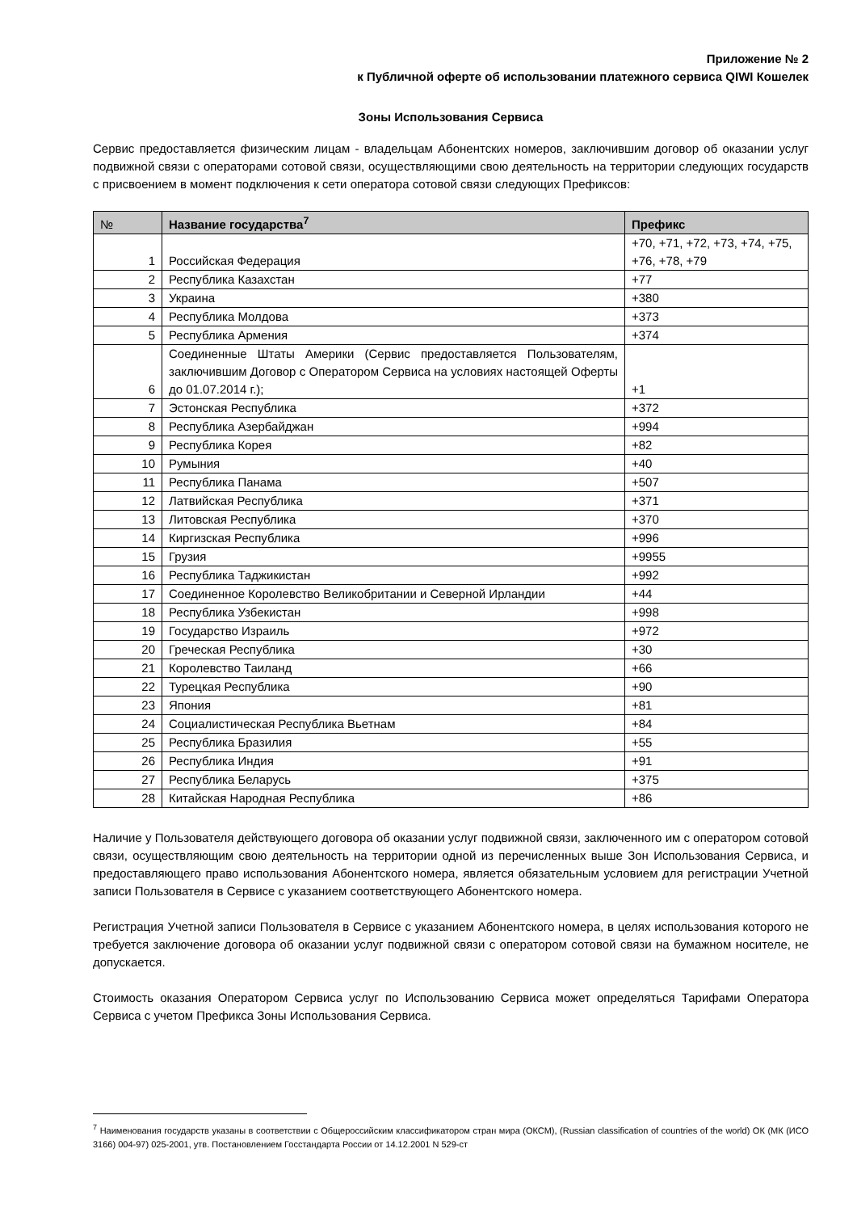Приложение № 2
к Публичной оферте об использовании платежного сервиса QIWI Кошелек
Зоны Использования Сервиса
Сервис предоставляется физическим лицам - владельцам Абонентских номеров, заключившим договор об оказании услуг подвижной связи с операторами сотовой связи, осуществляющими свою деятельность на территории следующих государств с присвоением в момент подключения к сети оператора сотовой связи следующих Префиксов:
| № | Название государства<sup>7</sup> | Префикс |
| --- | --- | --- |
| 1 | Российская Федерация | +70, +71, +72, +73, +74, +75, +76, +78, +79 |
| 2 | Республика Казахстан | +77 |
| 3 | Украина | +380 |
| 4 | Республика Молдова | +373 |
| 5 | Республика Армения | +374 |
| 6 | Соединенные Штаты Америки (Сервис предоставляется Пользователям, заключившим Договор с Оператором Сервиса на условиях настоящей Оферты до 01.07.2014 г.); | +1 |
| 7 | Эстонская Республика | +372 |
| 8 | Республика Азербайджан | +994 |
| 9 | Республика Корея | +82 |
| 10 | Румыния | +40 |
| 11 | Республика Панама | +507 |
| 12 | Латвийская Республика | +371 |
| 13 | Литовская Республика | +370 |
| 14 | Киргизская Республика | +996 |
| 15 | Грузия | +9955 |
| 16 | Республика Таджикистан | +992 |
| 17 | Соединенное Королевство Великобритании и Северной Ирландии | +44 |
| 18 | Республика Узбекистан | +998 |
| 19 | Государство Израиль | +972 |
| 20 | Греческая Республика | +30 |
| 21 | Королевство Таиланд | +66 |
| 22 | Турецкая Республика | +90 |
| 23 | Япония | +81 |
| 24 | Социалистическая Республика Вьетнам | +84 |
| 25 | Республика Бразилия | +55 |
| 26 | Республика Индия | +91 |
| 27 | Республика Беларусь | +375 |
| 28 | Китайская Народная Республика | +86 |
Наличие у Пользователя действующего договора об оказании услуг подвижной связи, заключенного им с оператором сотовой связи, осуществляющим свою деятельность на территории одной из перечисленных выше Зон Использования Сервиса, и предоставляющего право использования Абонентского номера, является обязательным условием для регистрации Учетной записи Пользователя в Сервисе с указанием соответствующего Абонентского номера.
Регистрация Учетной записи Пользователя в Сервисе с указанием Абонентского номера, в целях использования которого не требуется заключение договора об оказании услуг подвижной связи с оператором сотовой связи на бумажном носителе, не допускается.
Стоимость оказания Оператором Сервиса услуг по Использованию Сервиса может определяться Тарифами Оператора Сервиса с учетом Префикса Зоны Использования Сервиса.
<sup>7</sup> Наименования государств указаны в соответствии с Общероссийским классификатором стран мира (ОКСМ), (Russian classification of countries of the world) ОК (МК (ИСО 3166) 004-97) 025-2001, утв. Постановлением Госстандарта России от 14.12.2001 N 529-ст